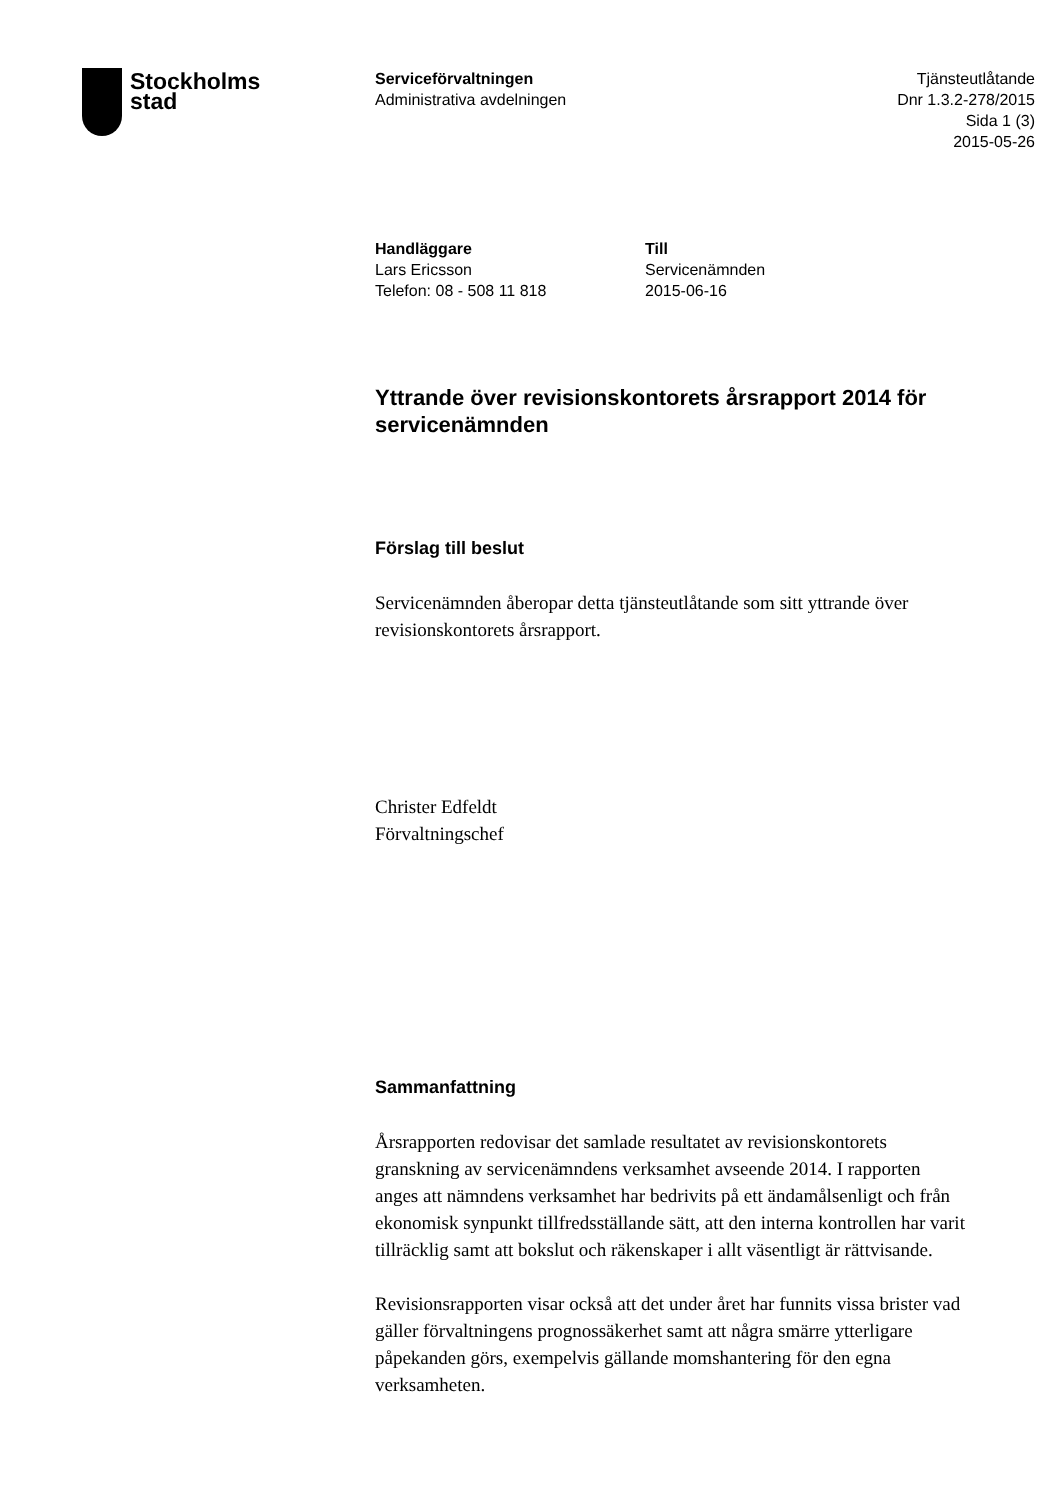Stockholms
stad
Serviceförvaltningen
Administrativa avdelningen
Tjänsteutlåtande
Dnr 1.3.2-278/2015
Sida 1 (3)
2015-05-26
Handläggare
Lars Ericsson
Telefon: 08 - 508 11 818
Till
Servicenämnden
2015-06-16
Yttrande över revisionskontorets årsrapport 2014 för servicenämnden
Förslag till beslut
Servicenämnden åberopar detta tjänsteutlåtande som sitt yttrande över revisionskontorets årsrapport.
Christer Edfeldt
Förvaltningschef
Sammanfattning
Årsrapporten redovisar det samlade resultatet av revisionskontorets granskning av servicenämndens verksamhet avseende 2014. I rapporten anges att nämndens verksamhet har bedrivits på ett ändamålsenligt och från ekonomisk synpunkt tillfredsställande sätt, att den interna kontrollen har varit tillräcklig samt att bokslut och räkenskaper i allt väsentligt är rättvisande.
Revisionsrapporten visar också att det under året har funnits vissa brister vad gäller förvaltningens prognossäkerhet samt att några smärre ytterligare påpekanden görs, exempelvis gällande momshantering för den egna verksamheten.